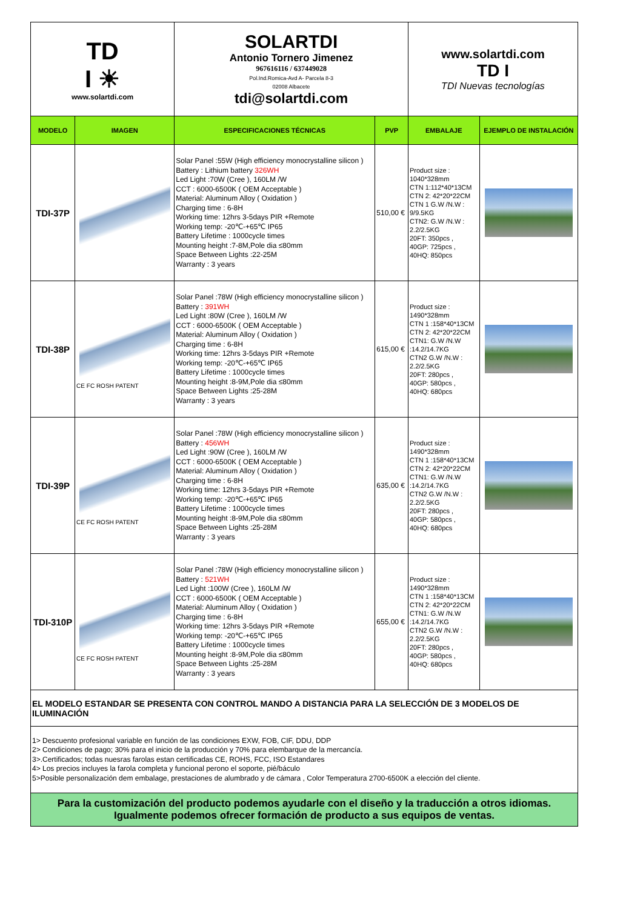| TD I ☀ www.solartdi.com | | SOLARTDI Antonio Tornero Jimenez 967616116 / 637449028 Pol.Ind.Romica-Avd A- Parcela 8-3 02008 Albacete tdi@solartdi.com | | www.solartdi.com TD I TDI Nuevas tecnologías | |
| MODELO | IMAGEN | ESPECIFICACIONES TÉCNICAS | PVP | EMBALAJE | EJEMPLO DE INSTALACIÓN |
| TDI-37P | | Solar Panel :55W (High efficiency monocrystalline silicon ) Battery : Lithium battery 326WH Led Light :70W (Cree ), 160LM /W CCT : 6000-6500K ( OEM Acceptable ) Material: Aluminum Alloy ( Oxidation ) Charging time : 6-8H Working time: 12hrs 3-5days PIR +Remote Working temp: -20℃-+65℃ IP65 Battery Lifetime : 1000cycle times Mounting height :7-8M,Pole dia ≤80mm Space Between Lights :22-25M Warranty : 3 years | 510,00 € | Product size : 1040*328mm CTN 1:112*40*13CM CTN 2: 42*20*22CM CTN 1 G.W /N.W : 9/9.5KG CTN2: G.W /N.W : 2.2/2.5KG 20FT: 350pcs , 40GP: 725pcs , 40HQ: 850pcs | |
| TDI-38P | CE FC ROSH PATENT | Solar Panel :78W (High efficiency monocrystalline silicon ) Battery : 391WH Led Light :80W (Cree ), 160LM /W CCT : 6000-6500K ( OEM Acceptable ) Material: Aluminum Alloy ( Oxidation ) Charging time : 6-8H Working time: 12hrs 3-5days PIR +Remote Working temp: -20℃-+65℃ IP65 Battery Lifetime : 1000cycle times Mounting height :8-9M,Pole dia ≤80mm Space Between Lights :25-28M Warranty : 3 years | 615,00 € | Product size : 1490*328mm CTN 1 :158*40*13CM CTN 2: 42*20*22CM CTN1: G.W /N.W :14.2/14.7KG CTN2 G.W /N.W : 2.2/2.5KG 20FT: 280pcs , 40GP: 580pcs , 40HQ: 680pcs | |
| TDI-39P | CE FC ROSH PATENT | Solar Panel :78W (High efficiency monocrystalline silicon ) Battery : 456WH Led Light :90W (Cree ), 160LM /W CCT : 6000-6500K ( OEM Acceptable ) Material: Aluminum Alloy ( Oxidation ) Charging time : 6-8H Working time: 12hrs 3-5days PIR +Remote Working temp: -20℃-+65℃ IP65 Battery Lifetime : 1000cycle times Mounting height :8-9M,Pole dia ≤80mm Space Between Lights :25-28M Warranty : 3 years | 635,00 € | Product size : 1490*328mm CTN 1 :158*40*13CM CTN 2: 42*20*22CM CTN1: G.W /N.W :14.2/14.7KG CTN2 G.W /N.W : 2.2/2.5KG 20FT: 280pcs , 40GP: 580pcs , 40HQ: 680pcs | |
| TDI-310P | CE FC ROSH PATENT | Solar Panel :78W (High efficiency monocrystalline silicon ) Battery : 521WH Led Light :100W (Cree ), 160LM /W CCT : 6000-6500K ( OEM Acceptable ) Material: Aluminum Alloy ( Oxidation ) Charging time : 6-8H Working time: 12hrs 3-5days PIR +Remote Working temp: -20℃-+65℃ IP65 Battery Lifetime : 1000cycle times Mounting height :8-9M,Pole dia ≤80mm Space Between Lights :25-28M Warranty : 3 years | 655,00 € | Product size : 1490*328mm CTN 1 :158*40*13CM CTN 2: 42*20*22CM CTN1: G.W /N.W :14.2/14.7KG CTN2 G.W /N.W : 2.2/2.5KG 20FT: 280pcs , 40GP: 580pcs , 40HQ: 680pcs | |
| EL MODELO ESTANDAR SE PRESENTA CON CONTROL MANDO A DISTANCIA PARA LA SELECCIÓN DE 3 MODELOS DE ILUMINACIÓN | | | | | |
| 1> Descuento profesional variable en función de las condiciones EXW, FOB, CIF, DDU, DDP 2> Condiciones de pago; 30% para el inicio de la producción y 70% para elembarque de la mercancía. 3>.Certificados; todas nuesras farolas estan certificadas CE, ROHS, FCC, ISO Estandares 4> Los precios incluyes la farola completa y funcional perono el soporte, pié/báculo 5>Posible personalización dem embalage, prestaciones de alumbrado y de cámara , Color Temperatura 2700-6500K a elección del cliente. | | | | | |
| Para la customización del producto podemos ayudarle con el diseño y la traducción a otros idiomas. Igualmente podemos ofrecer formación de producto a sus equipos de ventas. | | | | | |